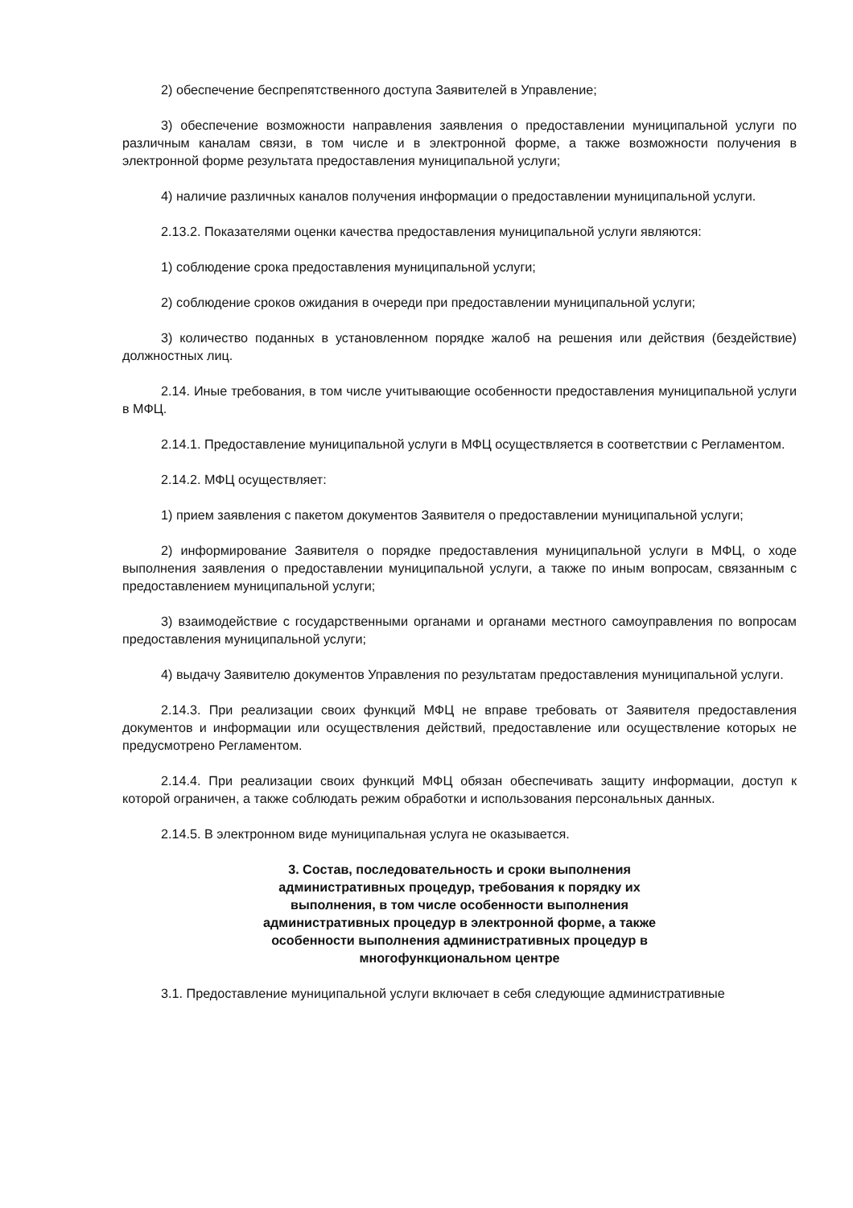2) обеспечение беспрепятственного доступа Заявителей в Управление;
3) обеспечение возможности направления заявления о предоставлении муниципальной услуги по различным каналам связи, в том числе и в электронной форме, а также возможности получения в электронной форме результата предоставления муниципальной услуги;
4) наличие различных каналов получения информации о предоставлении муниципальной услуги.
2.13.2. Показателями оценки качества предоставления муниципальной услуги являются:
1) соблюдение срока предоставления муниципальной услуги;
2) соблюдение сроков ожидания в очереди при предоставлении муниципальной услуги;
3) количество поданных в установленном порядке жалоб на решения или действия (бездействие) должностных лиц.
2.14. Иные требования, в том числе учитывающие особенности предоставления муниципальной услуги в МФЦ.
2.14.1. Предоставление муниципальной услуги в МФЦ осуществляется в соответствии с Регламентом.
2.14.2. МФЦ осуществляет:
1) прием заявления с пакетом документов Заявителя о предоставлении муниципальной услуги;
2) информирование Заявителя о порядке предоставления муниципальной услуги в МФЦ, о ходе выполнения заявления о предоставлении муниципальной услуги, а также по иным вопросам, связанным с предоставлением муниципальной услуги;
3) взаимодействие с государственными органами и органами местного самоуправления по вопросам предоставления муниципальной услуги;
4) выдачу Заявителю документов Управления по результатам предоставления муниципальной услуги.
2.14.3. При реализации своих функций МФЦ не вправе требовать от Заявителя предоставления документов и информации или осуществления действий, предоставление или осуществление которых не предусмотрено Регламентом.
2.14.4. При реализации своих функций МФЦ обязан обеспечивать защиту информации, доступ к которой ограничен, а также соблюдать режим обработки и использования персональных данных.
2.14.5. В электронном виде муниципальная услуга не оказывается.
3. Состав, последовательность и сроки выполнения административных процедур, требования к порядку их выполнения, в том числе особенности выполнения административных процедур в электронной форме, а также особенности выполнения административных процедур в многофункциональном центре
3.1. Предоставление муниципальной услуги включает в себя следующие административные